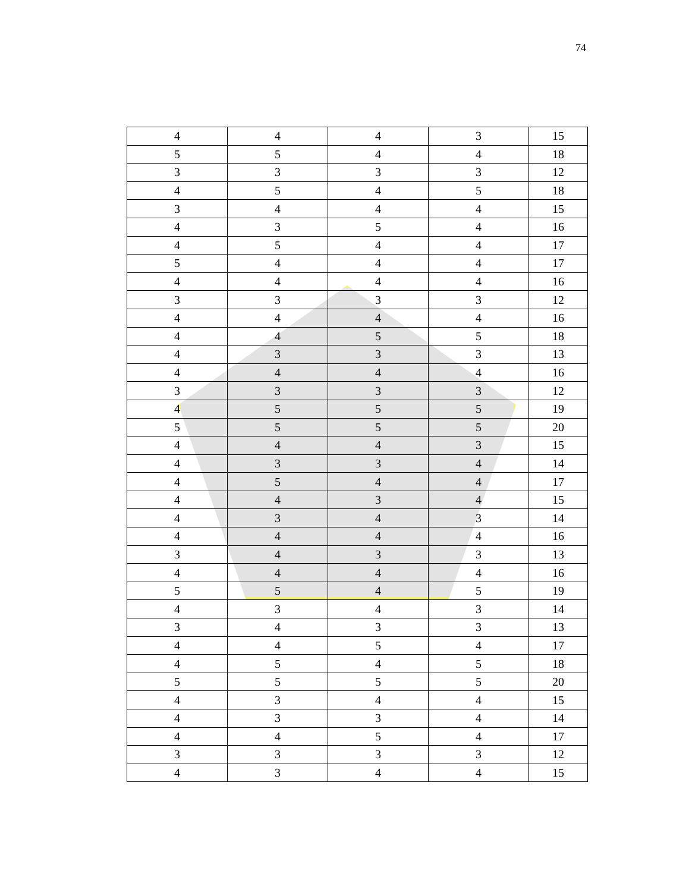74
| 4 | 4 | 4 | 3 | 15 |
| 5 | 5 | 4 | 4 | 18 |
| 3 | 3 | 3 | 3 | 12 |
| 4 | 5 | 4 | 5 | 18 |
| 3 | 4 | 4 | 4 | 15 |
| 4 | 3 | 5 | 4 | 16 |
| 4 | 5 | 4 | 4 | 17 |
| 5 | 4 | 4 | 4 | 17 |
| 4 | 4 | 4 | 4 | 16 |
| 3 | 3 | 3 | 3 | 12 |
| 4 | 4 | 4 | 4 | 16 |
| 4 | 4 | 5 | 5 | 18 |
| 4 | 3 | 3 | 3 | 13 |
| 4 | 4 | 4 | 4 | 16 |
| 3 | 3 | 3 | 3 | 12 |
| 4 | 5 | 5 | 5 | 19 |
| 5 | 5 | 5 | 5 | 20 |
| 4 | 4 | 4 | 3 | 15 |
| 4 | 3 | 3 | 4 | 14 |
| 4 | 5 | 4 | 4 | 17 |
| 4 | 4 | 3 | 4 | 15 |
| 4 | 3 | 4 | 3 | 14 |
| 4 | 4 | 4 | 4 | 16 |
| 3 | 4 | 3 | 3 | 13 |
| 4 | 4 | 4 | 4 | 16 |
| 5 | 5 | 4 | 5 | 19 |
| 4 | 3 | 4 | 3 | 14 |
| 3 | 4 | 3 | 3 | 13 |
| 4 | 4 | 5 | 4 | 17 |
| 4 | 5 | 4 | 5 | 18 |
| 5 | 5 | 5 | 5 | 20 |
| 4 | 3 | 4 | 4 | 15 |
| 4 | 3 | 3 | 4 | 14 |
| 4 | 4 | 5 | 4 | 17 |
| 3 | 3 | 3 | 3 | 12 |
| 4 | 3 | 4 | 4 | 15 |